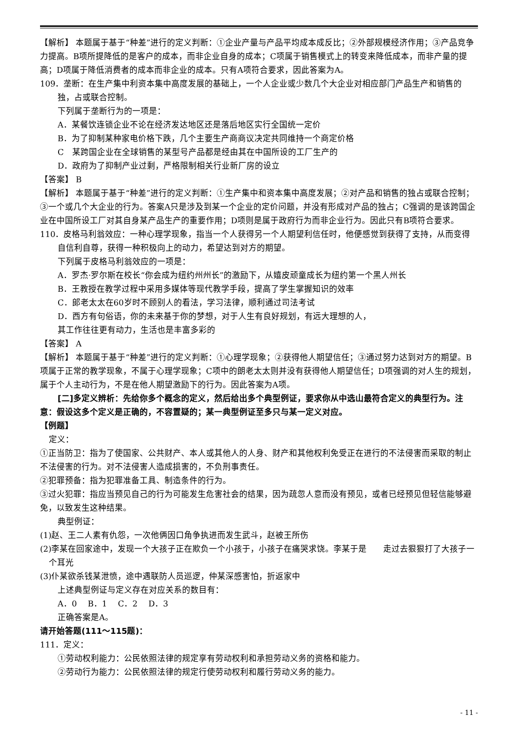【解析】 本题属于基于“种差”进行的定义判断：①企业产量与产品平均成本成反比；②外部规模经济作用；③产品竞争力提高。B项所提降低的是客户的成本，而非企业自身的成本；C项属于销售模式上的转变来降低成本，而非产量的提高；D项属于降低消费者的成本而非企业的成本。只有A项符合要求，因此答案为A。
109．垄断：在生产集中利资本集中高度发展的基础上，一个人企业或少数几个大企业对相应部门产品生产和销售的独，占或联合控制。
下列属于垄断行为的一项是：
A．某餐饮连锁企业不论在经济发达地区还是落后地区实行全国统一定价
B．为了抑制某种家电价格下跌，几个主要生产商商议决定共同维持一个商定价格
C　某跨国企业在全球销售的某型号产品都是经由其在中国所设的工厂生产的
D．政府为了抑制产业过剩，严格限制相关行业新厂房的设立
【答案】 B
【解析】 本题属于基于“种差”进行的定义判断：①生产集中和资本集中高度发展；②对产品和销售的独占或联合控制；③一个或几个大企业的行为。答案A只是涉及到某一个企业的定价问题，并没有形成对产品的独占；C强调的是该跨国企业在中国所设工厂对其自身某产品生产的重要作用；D项则是属于政府行为而非企业行为。因此只有B项符合要求。
110．皮格马利翁效应：一种心理学现象，指当一个人获得另一个人期望利信任时，他便感觉到获得了支持，从而变得自信利自尊，获得一种积极向上的动力，希望达到对方的期望。
下列属于皮格马利翁效应的一项是：
A．罗杰·罗尔斯在校长“你会成为纽约州州长”的激励下，从嬉皮顽童成长为纽约第一个黑人州长
B．王教授在教学过程中采用多媒体等现代教学手段，提高了学生掌握知识的效率
C．郎老太太在60岁时不顾别人的看法，学习法律，顺利通过司法考试
D．西方有句俗语，你的未来基于你的梦想，对于人生有良好规划，有远大理想的人，
其工作往往更有动力，生活也是丰富多彩的
【答案】 A
【解析】 本题属于基于“种差”进行的定义判断：①心理学现象；②获得他人期望信任；③通过努力达到对方的期望。B项属于正常的教学现象，不属于心理学现象；C项中的朗老太太则并没有获得他人期望信任；D项强调的对人生的规划，属于个人主动行为，不是在他人期望激励下的行为。因此答案为A项。
[二]多定义辨析：先给你多个概念的定义，然后给出多个典型例证，要求你从中选山最符合定义的典型行为。注意：假设这多个定义是正确的，不容置疑的；某一典型例证至多只与某一定义对应。
【例题】
定义：
①正当防卫：指为了使国家、公共财产、本人或其他人的人身、财产和其他权利免受正在进行的不法侵害而采取的制止不法侵害的行为。对不法侵害人造成损害的，不负刑事责任。
②犯罪预备：指为犯罪准备工具、制造条件的行为。
③过火犯罪：指应当预见自己的行为可能发生危害社会的结果，因为疏忽人意而没有预见，或者已经预见但轻信能够避免，以致发生这种结果。
典型例证：
(1)赵、王二人素有仇怨，一次他俩因口角争执进而发生武斗，赵被王所伤
(2)李某在回家途中，发现一个大孩子正在欺负一个小孩于，小孩子在痛哭求饶。李某于是　　走过去狠狠打了大孩子一个耳光
(3)仆某欲杀钱某泄愤，途中遇联防人员巡逻，仲某深感害怕，折返家中
上述典型例证与定义存在对应关系的数目有：
A．0　 B．1　 C．2　 D．3
正确答案是A。
请开始答题(111～115题)：
111．定义：
①劳动权利能力：公民依照法律的规定享有劳动权利和承担劳动义务的资格和能力。
②劳动行为能力：公民依照法律的规定行使劳动权利和履行劳动义务的能力。
- 11 -